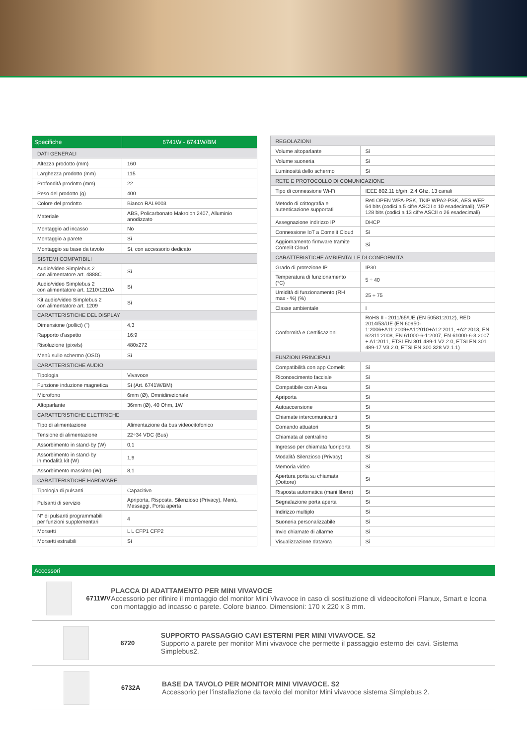| Specifiche | 6741W - 6741W/BM |
| --- | --- |
| DATI GENERALI | |
| Altezza prodotto (mm) | 160 |
| Larghezza prodotto (mm) | 115 |
| Profondità prodotto (mm) | 22 |
| Peso del prodotto (g) | 400 |
| Colore del prodotto | Bianco RAL9003 |
| Materiale | ABS, Policarbonato Makrolon 2407, Alluminio anodizzato |
| Montaggio ad incasso | No |
| Montaggio a parete | Sì |
| Montaggio su base da tavolo | Sì, con accessorio dedicato |
| SISTEMI COMPATIBILI | |
| Audio/video Simplebus 2 con alimentatore art. 4888C | Sì |
| Audio/video Simplebus 2 con alimentatore art. 1210/1210A | Sì |
| Kit audio/video Simplebus 2 con alimentatore art. 1209 | Sì |
| CARATTERISTICHE DEL DISPLAY | |
| Dimensione (pollici) (") | 4,3 |
| Rapporto d'aspetto | 16:9 |
| Risoluzione (pixels) | 480x272 |
| Menù sullo schermo (OSD) | Sì |
| CARATTERISTICHE AUDIO | |
| Tipologia | Vivavoce |
| Funzione induzione magnetica | Sì (Art. 6741W/BM) |
| Microfono | 6mm (Ø), Omnidirezionale |
| Altoparlante | 36mm (Ø), 40 Ohm, 1W |
| CARATTERISTICHE ELETTRICHE | |
| Tipo di alimentazione | Alimentazione da bus videocitofonico |
| Tensione di alimentazione | 22÷34 VDC (Bus) |
| Assorbimento in stand-by (W) | 0,1 |
| Assorbimento in stand-by in modalità kit (W) | 1,9 |
| Assorbimento massimo (W) | 8,1 |
| CARATTERISTICHE HARDWARE | |
| Tipologia di pulsanti | Capacitivo |
| Pulsanti di servizio | Apriporta, Risposta, Silenzioso (Privacy), Menù, Messaggi, Porta aperta |
| N° di pulsanti programmabili per funzioni supplementari | 4 |
| Morsetti | L L CFP1 CFP2 |
| Morsetti estraibili | Sì |
| REGOLAZIONI | |
| Volume altoparlante | Sì |
| Volume suoneria | Sì |
| Luminosità dello schermo | Sì |
| RETE E PROTOCOLLO DI COMUNICAZIONE | |
| Tipo di connessione Wi-Fi | IEEE 802.11 b/g/n, 2.4 Ghz, 13 canali |
| Metodo di crittografia e autenticazione supportati | Reti OPEN WPA-PSK, TKIP WPA2-PSK, AES WEP 64 bits (codici a 5 cifre ASCII o 10 esadecimali), WEP 128 bits (codici a 13 cifre ASCII o 26 esadecimali) |
| Assegnazione indirizzo IP | DHCP |
| Connessione IoT a Comelit Cloud | Sì |
| Aggiornamento firmware tramite Comelit Cloud | Sì |
| CARATTERISTICHE AMBIENTALI E DI CONFORMITÀ | |
| Grado di protezione IP | IP30 |
| Temperatura di funzionamento (°C) | 5 ÷ 40 |
| Umidità di funzionamento (RH max - %) (%) | 25 ÷ 75 |
| Classe ambientale | I |
| Conformità e Certificazioni | RoHS II - 2011/65/UE (EN 50581:2012), RED 2014/53/UE (EN 60950-1:2006+A11:2009+A1:2010+A12:2011, +A2:2013, EN 62311:2008, EN 61000-6-1:2007, EN 61000-6-3:2007 + A1:2011, ETSI EN 301 489-1 V2.2.0, ETSI EN 301 489-17 V3.2.0, ETSI EN 300 328 V2.1.1) |
| FUNZIONI PRINCIPALI | |
| Compatibilità con app Comelit | Sì |
| Riconoscimento facciale | Sì |
| Compatibile con Alexa | Sì |
| Apriporta | Sì |
| Autoaccensione | Sì |
| Chiamate intercomunicanti | Sì |
| Comando attuatori | Sì |
| Chiamata al centralino | Sì |
| Ingresso per chiamata fuoriporta | Sì |
| Modalità Silenzioso (Privacy) | Sì |
| Memoria video | Sì |
| Apertura porta su chiamata (Dottore) | Sì |
| Risposta automatica (mani libere) | Sì |
| Segnalazione porta aperta | Sì |
| Indirizzo multiplo | Sì |
| Suoneria personalizzabile | Sì |
| Invio chiamate di allarme | Sì |
| Visualizzazione data/ora | Sì |
Accessori
6711WV
PLACCA DI ADATTAMENTO PER MINI VIVAVOCE
Accessorio per rifinire il montaggio del monitor Mini Vivavoce in caso di sostituzione di videocitofoni Planux, Smart e Icona con montaggio ad incasso o parete. Colore bianco. Dimensioni: 170 x 220 x 3 mm.
6720
SUPPORTO PASSAGGIO CAVI ESTERNI PER MINI VIVAVOCE. S2
Supporto a parete per monitor Mini vivavoce che permette il passaggio esterno dei cavi. Sistema Simplebus2.
6732A
BASE DA TAVOLO PER MONITOR MINI VIVAVOCE. S2
Accessorio per l’installazione da tavolo del monitor Mini vivavoce sistema Simplebus 2.